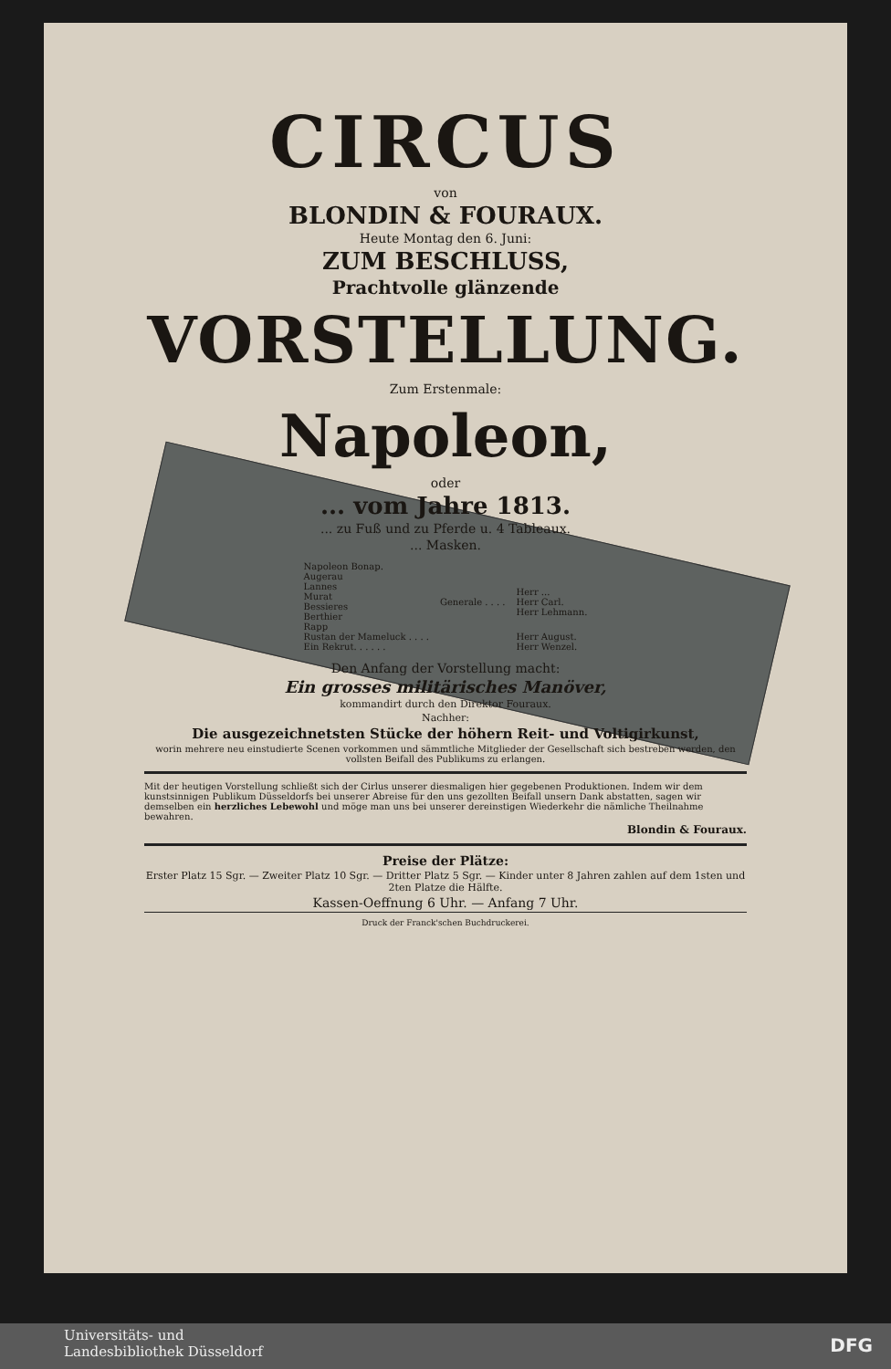CIRCUS
von
BLONDIN & FOURAUX.
Heute Montag den 6. Juni:
ZUM BESCHLUSS,
Prachtvolle glänzende
VORSTELLUNG.
Zum Erstenmale:
Napoleon,
oder
... vom Jahre 1813.
... zu Fuß und zu Pferde u. 4 Tableaux.
... Masken.
| Napoleon Bonap. | | |
| Augerau Lannes Murat Bessieres Berthier Rapp | Generale . . . . | Herr ... Herr Carl. Herr Lehmann. |
| Rustan der Mameluck . . . . | | Herr August. |
| Ein Rekrut. . . . . . | | Herr Wenzel. |
Den Anfang der Vorstellung macht:
Ein grosses militärisches Manöver,
kommandirt durch den Direktor Fouraux.
Nachher:
Die ausgezeichnetsten Stücke der höhern Reit- und Voltigirkunst,
worin mehrere neu einstudierte Scenen vorkommen und sämmtliche Mitglieder der Gesellschaft sich bestreben werden, den vollsten Beifall des Publikums zu erlangen.
Mit der heutigen Vorstellung schließt sich der Cirlus unserer diesmaligen hier gegebenen Produktionen. Indem wir dem kunstsinnigen Publikum Düsseldorfs bei unserer Abreise für den uns gezollten Beifall unsern Dank abstatten, sagen wir demselben ein herzliches Lebewohl und möge man uns bei unserer dereinstigen Wiederkehr die nämliche Theilnahme bewahren.
Blondin & Fouraux.
Preise der Plätze:
Erster Platz 15 Sgr. — Zweiter Platz 10 Sgr. — Dritter Platz 5 Sgr. — Kinder unter 8 Jahren zahlen auf dem 1sten und 2ten Platze die Hälfte.
Kassen-Oeffnung 6 Uhr. — Anfang 7 Uhr.
Druck der Franck'schen Buchdruckerei.
Universitäts- und
Landesbibliothek Düsseldorf
DFG